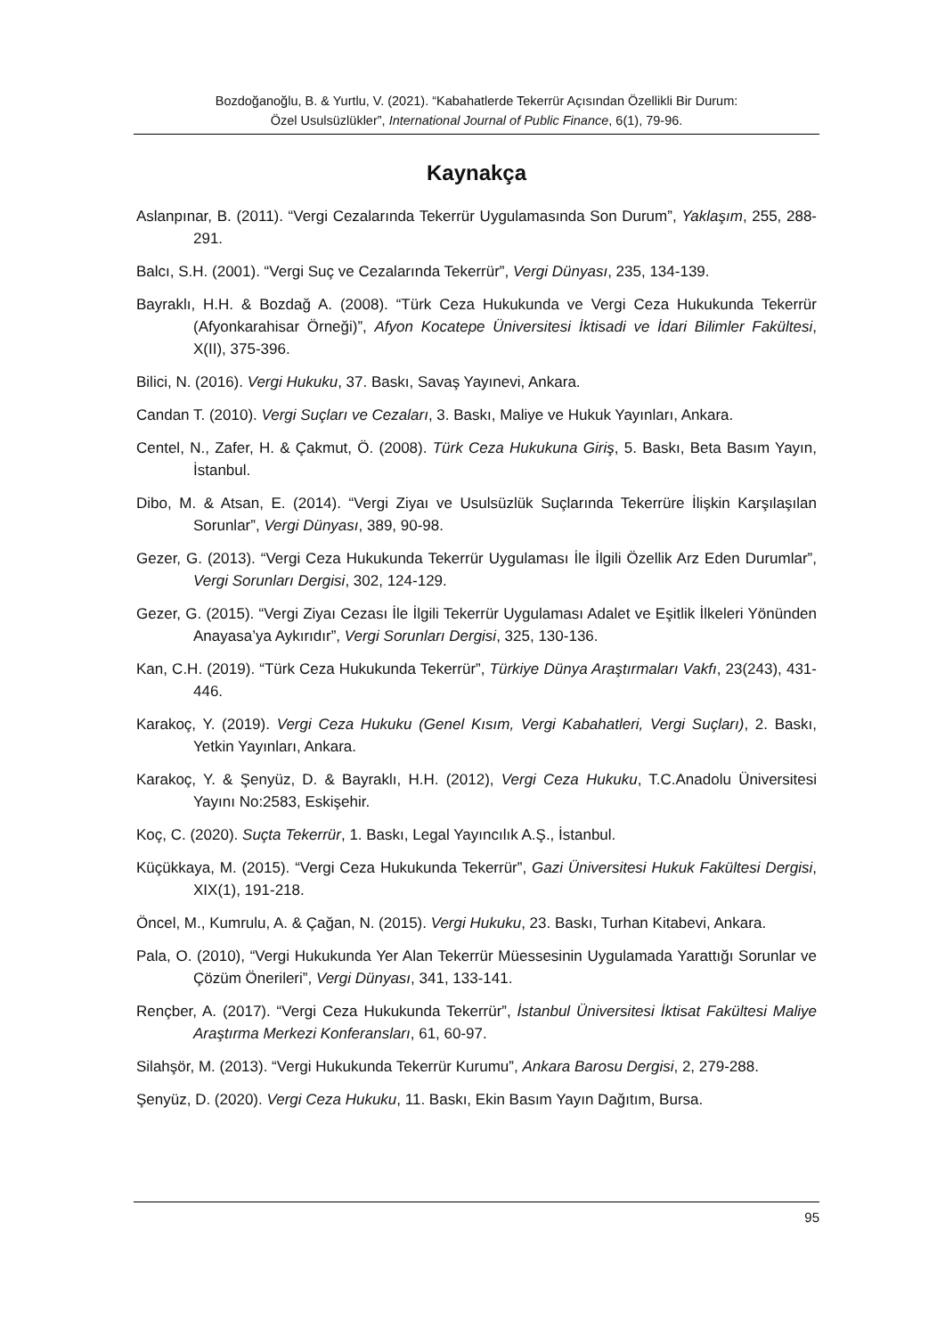Bozdoğanoğlu, B. & Yurtlu, V. (2021). “Kabahatlerde Tekerrür Açısından Özellikli Bir Durum:
Özel Usulsüzlükler”, International Journal of Public Finance, 6(1), 79-96.
Kaynakça
Aslanpınar, B. (2011). “Vergi Cezalarında Tekerrür Uygulamasında Son Durum”, Yaklaşım, 255, 288-291.
Balcı, S.H. (2001). “Vergi Suç ve Cezalarında Tekerrür”, Vergi Dünyası, 235, 134-139.
Bayraklı, H.H. & Bozdağ A. (2008). “Türk Ceza Hukukunda ve Vergi Ceza Hukukunda Tekerrür (Afyonkarahisar Örneği)”, Afyon Kocatepe Üniversitesi İktisadi ve İdari Bilimler Fakültesi, X(II), 375-396.
Bilici, N. (2016). Vergi Hukuku, 37. Baskı, Savaş Yayınevi, Ankara.
Candan T. (2010). Vergi Suçları ve Cezaları, 3. Baskı, Maliye ve Hukuk Yayınları, Ankara.
Centel, N., Zafer, H. & Çakmut, Ö. (2008). Türk Ceza Hukukuna Giriş, 5. Baskı, Beta Basım Yayın, İstanbul.
Dibo, M. & Atsan, E. (2014). “Vergi Ziyaı ve Usulsüzlük Suçlarında Tekerrüre İlişkin Karşılaşılan Sorunlar”, Vergi Dünyası, 389, 90-98.
Gezer, G. (2013). “Vergi Ceza Hukukunda Tekerrür Uygulaması İle İlgili Özellik Arz Eden Durumlar”, Vergi Sorunları Dergisi, 302, 124-129.
Gezer, G. (2015). “Vergi Ziyaı Cezası İle İlgili Tekerrür Uygulaması Adalet ve Eşitlik İlkeleri Yönünden Anayasa’ya Aykırıdır”, Vergi Sorunları Dergisi, 325, 130-136.
Kan, C.H. (2019). “Türk Ceza Hukukunda Tekerrür”, Türkiye Dünya Araştırmaları Vakfı, 23(243), 431-446.
Karakoç, Y. (2019). Vergi Ceza Hukuku (Genel Kısım, Vergi Kabahatleri, Vergi Suçları), 2. Baskı, Yetkin Yayınları, Ankara.
Karakoç, Y. & Şenyüz, D. & Bayraklı, H.H. (2012), Vergi Ceza Hukuku, T.C.Anadolu Üniversitesi Yayını No:2583, Eskişehir.
Koç, C. (2020). Suçta Tekerrür, 1. Baskı, Legal Yayıncılık A.Ş., İstanbul.
Küçükkaya, M. (2015). “Vergi Ceza Hukukunda Tekerrür”, Gazi Üniversitesi Hukuk Fakültesi Dergisi, XIX(1), 191-218.
Öncel, M., Kumrulu, A. & Çağan, N. (2015). Vergi Hukuku, 23. Baskı, Turhan Kitabevi, Ankara.
Pala, O. (2010), “Vergi Hukukunda Yer Alan Tekerrür Müessesinin Uygulamada Yarattığı Sorunlar ve Çözüm Önerileri”, Vergi Dünyası, 341, 133-141.
Rençber, A. (2017). “Vergi Ceza Hukukunda Tekerrür”, İstanbul Üniversitesi İktisat Fakültesi Maliye Araştırma Merkezi Konferansları, 61, 60-97.
Silahşör, M. (2013). “Vergi Hukukunda Tekerrür Kurumu”, Ankara Barosu Dergisi, 2, 279-288.
Şenyüz, D. (2020). Vergi Ceza Hukuku, 11. Baskı, Ekin Basım Yayın Dağıtım, Bursa.
95